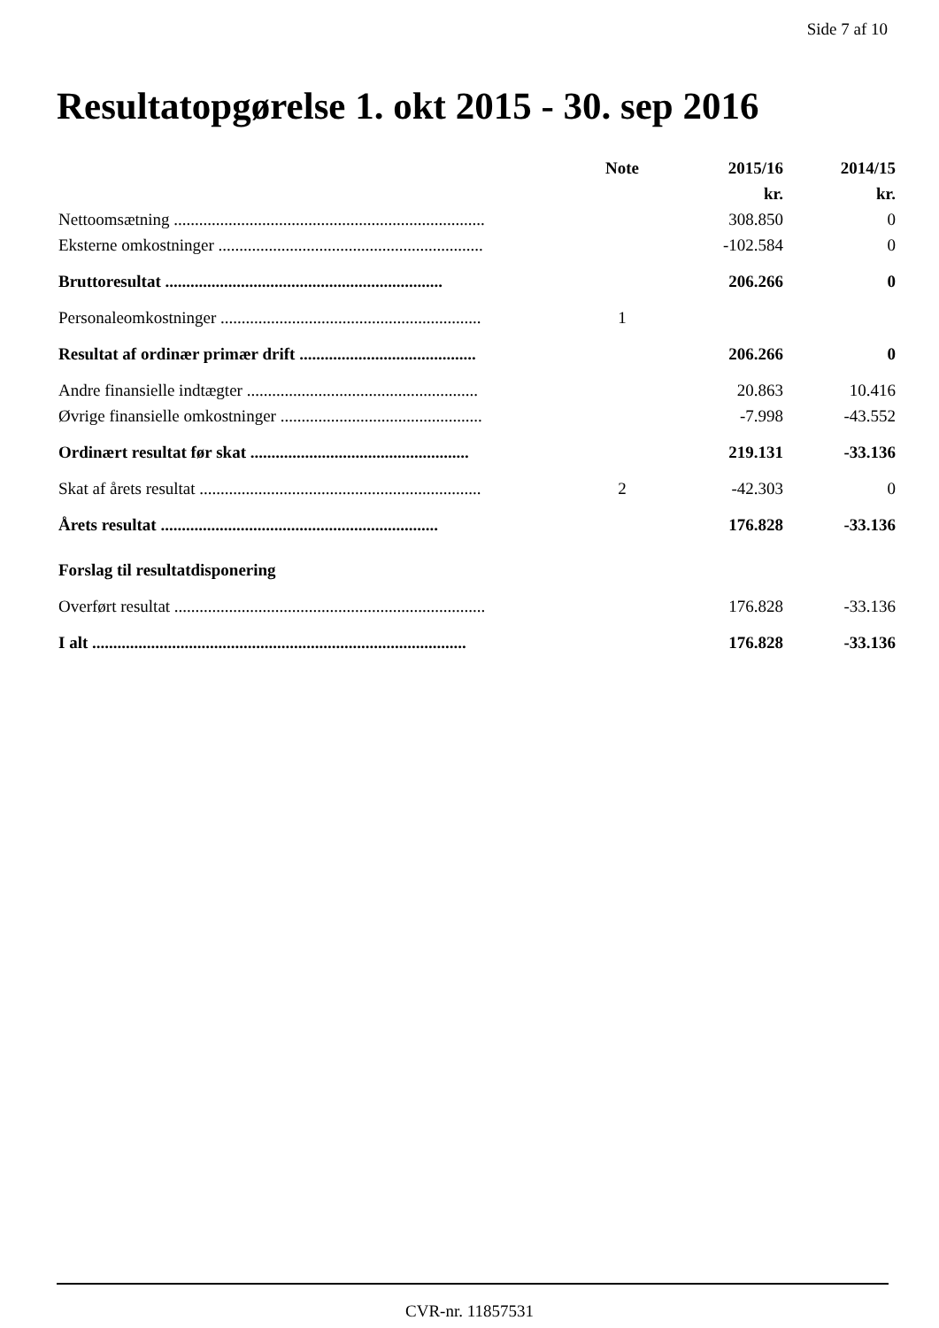Side 7 af 10
Resultatopgørelse 1. okt 2015 - 30. sep 2016
| | Note | 2015/16 | 2014/15 |
| --- | --- | --- | --- |
| | | kr. | kr. |
| Nettoomsætning .......................................................................... | | 308.850 | 0 |
| Eksterne omkostninger ............................................................... | | -102.584 | 0 |
| Bruttoresultat .................................................................. | | 206.266 | 0 |
| Personaleomkostninger .............................................................. | 1 | | |
| Resultat af ordinær primær drift .......................................... | | 206.266 | 0 |
| Andre finansielle indtægter ....................................................... | | 20.863 | 10.416 |
| Øvrige finansielle omkostninger ................................................ | | -7.998 | -43.552 |
| Ordinært resultat før skat .................................................... | | 219.131 | -33.136 |
| Skat af årets resultat ................................................................... | 2 | -42.303 | 0 |
| Årets resultat .................................................................. | | 176.828 | -33.136 |
| Forslag til resultatdisponering | | | |
| Overført resultat .......................................................................... | | 176.828 | -33.136 |
| I alt ......................................................................................... | | 176.828 | -33.136 |
CVR-nr. 11857531